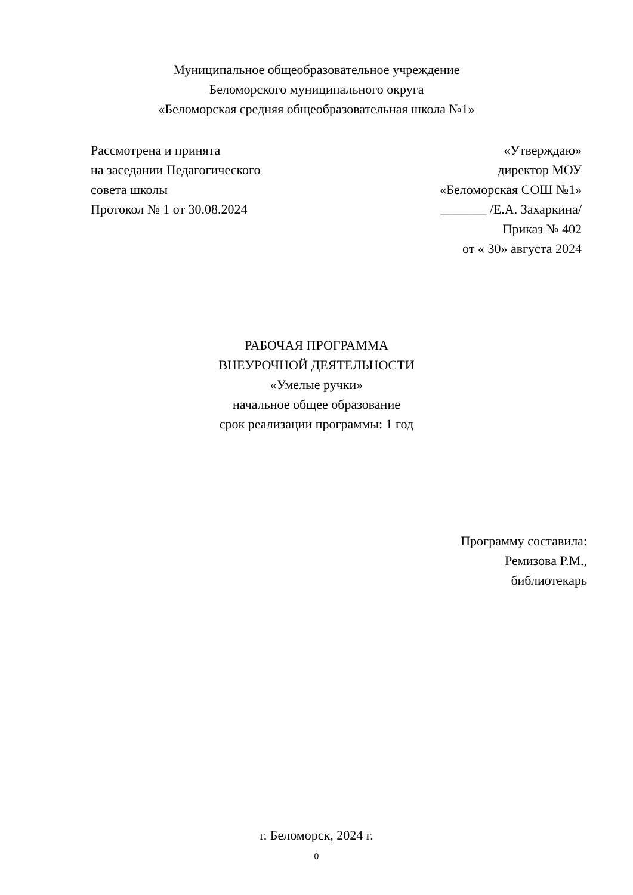Муниципальное общеобразовательное учреждение
Беломорского муниципального округа
«Беломорская средняя общеобразовательная школа №1»
Рассмотрена и принята
на заседании Педагогического
совета школы
Протокол № 1 от 30.08.2024
«Утверждаю»
директор МОУ
«Беломорская СОШ №1»
_______ /Е.А. Захаркина/
Приказ № 402
от « 30» августа 2024
РАБОЧАЯ ПРОГРАММА
ВНЕУРОЧНОЙ ДЕЯТЕЛЬНОСТИ
«Умелые ручки»
начальное общее образование
срок реализации программы: 1 год
Программу составила:
Ремизова Р.М.,
библиотекарь
г. Беломорск, 2024 г.
0